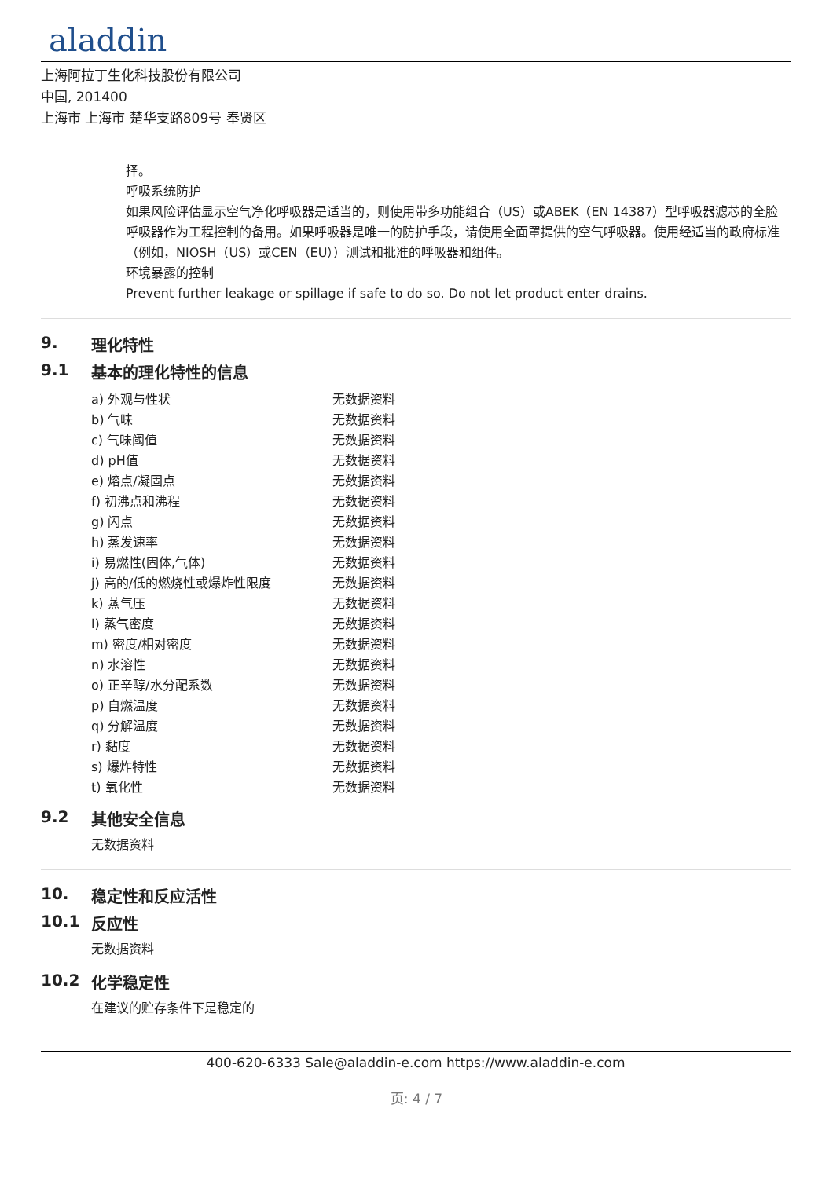aladdin
上海阿拉丁生化科技股份有限公司
中国, 201400
上海市 上海市 楚华支路809号 奉贤区
择。
呼吸系统防护
如果风险评估显示空气净化呼吸器是适当的，则使用带多功能组合（US）或ABEK（EN 14387）型呼吸器滤芯的全脸呼吸器作为工程控制的备用。如果呼吸器是唯一的防护手段，请使用全面罩提供的空气呼吸器。使用经适当的政府标准（例如，NIOSH（US）或CEN（EU））测试和批准的呼吸器和组件。
环境暴露的控制
Prevent further leakage or spillage if safe to do so. Do not let product enter drains.
9. 理化特性
9.1 基本的理化特性的信息
| a) 外观与性状 | 无数据资料 |
| b) 气味 | 无数据资料 |
| c) 气味阈值 | 无数据资料 |
| d) pH值 | 无数据资料 |
| e) 熔点/凝固点 | 无数据资料 |
| f) 初沸点和沸程 | 无数据资料 |
| g) 闪点 | 无数据资料 |
| h) 蒸发速率 | 无数据资料 |
| i) 易燃性(固体,气体) | 无数据资料 |
| j) 高的/低的燃烧性或爆炸性限度 | 无数据资料 |
| k) 蒸气压 | 无数据资料 |
| l) 蒸气密度 | 无数据资料 |
| m) 密度/相对密度 | 无数据资料 |
| n) 水溶性 | 无数据资料 |
| o) 正辛醇/水分配系数 | 无数据资料 |
| p) 自燃温度 | 无数据资料 |
| q) 分解温度 | 无数据资料 |
| r) 黏度 | 无数据资料 |
| s) 爆炸特性 | 无数据资料 |
| t) 氧化性 | 无数据资料 |
9.2 其他安全信息
无数据资料
10. 稳定性和反应活性
10.1 反应性
无数据资料
10.2 化学稳定性
在建议的贮存条件下是稳定的
400-620-6333 Sale@aladdin-e.com https://www.aladdin-e.com
页: 4 / 7